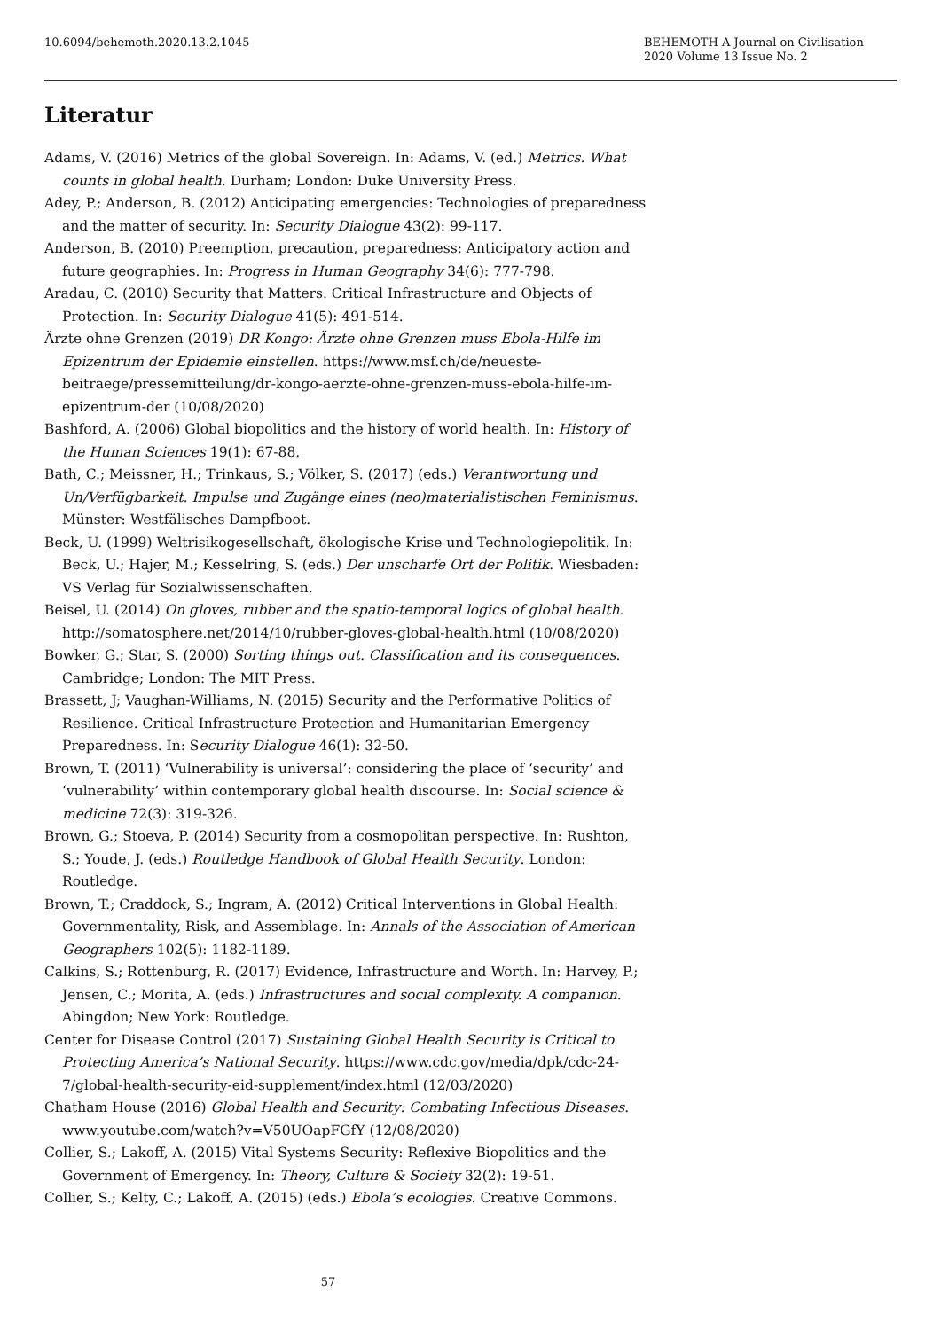10.6094/behemoth.2020.13.2.1045
BEHEMOTH A Journal on Civilisation
2020 Volume 13 Issue No. 2
Literatur
Adams, V. (2016) Metrics of the global Sovereign. In: Adams, V. (ed.) Metrics. What counts in global health. Durham; London: Duke University Press.
Adey, P.; Anderson, B. (2012) Anticipating emergencies: Technologies of preparedness and the matter of security. In: Security Dialogue 43(2): 99-117.
Anderson, B. (2010) Preemption, precaution, preparedness: Anticipatory action and future geographies. In: Progress in Human Geography 34(6): 777-798.
Aradau, C. (2010) Security that Matters. Critical Infrastructure and Objects of Protection. In: Security Dialogue 41(5): 491-514.
Ärzte ohne Grenzen (2019) DR Kongo: Ärzte ohne Grenzen muss Ebola-Hilfe im Epizentrum der Epidemie einstellen. https://www.msf.ch/de/neueste-beitraege/pressemitteilung/dr-kongo-aerzte-ohne-grenzen-muss-ebola-hilfe-im-epizentrum-der (10/08/2020)
Bashford, A. (2006) Global biopolitics and the history of world health. In: History of the Human Sciences 19(1): 67-88.
Bath, C.; Meissner, H.; Trinkaus, S.; Völker, S. (2017) (eds.) Verantwortung und Un/Verfügbarkeit. Impulse und Zugänge eines (neo)materialistischen Feminismus. Münster: Westfälisches Dampfboot.
Beck, U. (1999) Weltrisikogesellschaft, ökologische Krise und Technologiepolitik. In: Beck, U.; Hajer, M.; Kesselring, S. (eds.) Der unscharfe Ort der Politik. Wiesbaden: VS Verlag für Sozialwissenschaften.
Beisel, U. (2014) On gloves, rubber and the spatio-temporal logics of global health. http://somatosphere.net/2014/10/rubber-gloves-global-health.html (10/08/2020)
Bowker, G.; Star, S. (2000) Sorting things out. Classification and its consequences. Cambridge; London: The MIT Press.
Brassett, J; Vaughan-Williams, N. (2015) Security and the Performative Politics of Resilience. Critical Infrastructure Protection and Humanitarian Emergency Preparedness. In: Security Dialogue 46(1): 32-50.
Brown, T. (2011) ‘Vulnerability is universal’: considering the place of ‘security’ and ‘vulnerability’ within contemporary global health discourse. In: Social science & medicine 72(3): 319-326.
Brown, G.; Stoeva, P. (2014) Security from a cosmopolitan perspective. In: Rushton, S.; Youde, J. (eds.) Routledge Handbook of Global Health Security. London: Routledge.
Brown, T.; Craddock, S.; Ingram, A. (2012) Critical Interventions in Global Health: Governmentality, Risk, and Assemblage. In: Annals of the Association of American Geographers 102(5): 1182-1189.
Calkins, S.; Rottenburg, R. (2017) Evidence, Infrastructure and Worth. In: Harvey, P.; Jensen, C.; Morita, A. (eds.) Infrastructures and social complexity. A companion. Abingdon; New York: Routledge.
Center for Disease Control (2017) Sustaining Global Health Security is Critical to Protecting America’s National Security. https://www.cdc.gov/media/dpk/cdc-24-7/global-health-security-eid-supplement/index.html (12/03/2020)
Chatham House (2016) Global Health and Security: Combating Infectious Diseases. www.youtube.com/watch?v=V50UOapFGfY (12/08/2020)
Collier, S.; Lakoff, A. (2015) Vital Systems Security: Reflexive Biopolitics and the Government of Emergency. In: Theory, Culture & Society 32(2): 19-51.
Collier, S.; Kelty, C.; Lakoff, A. (2015) (eds.) Ebola’s ecologies. Creative Commons.
57